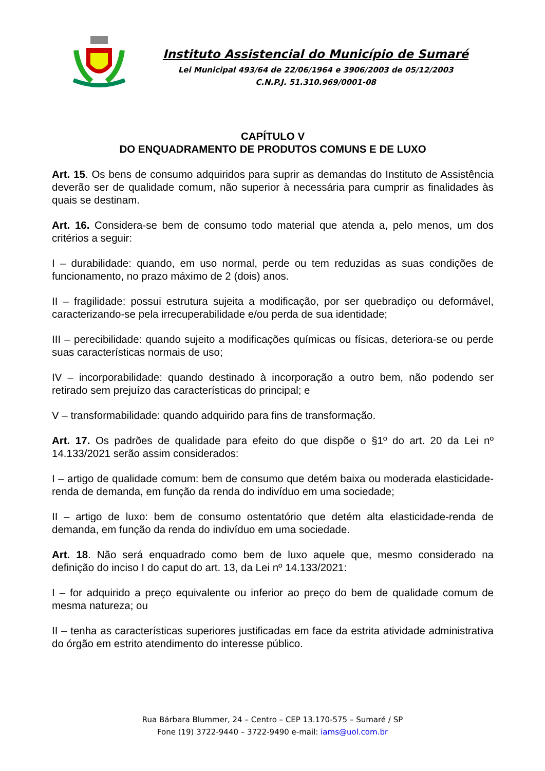Instituto Assistencial do Município de Sumaré
Lei Municipal 493/64 de 22/06/1964 e 3906/2003 de 05/12/2003
C.N.P.J. 51.310.969/0001-08
CAPÍTULO V
DO ENQUADRAMENTO DE PRODUTOS COMUNS E DE LUXO
Art. 15. Os bens de consumo adquiridos para suprir as demandas do Instituto de Assistência deverão ser de qualidade comum, não superior à necessária para cumprir as finalidades às quais se destinam.
Art. 16. Considera-se bem de consumo todo material que atenda a, pelo menos, um dos critérios a seguir:
I – durabilidade: quando, em uso normal, perde ou tem reduzidas as suas condições de funcionamento, no prazo máximo de 2 (dois) anos.
II – fragilidade: possui estrutura sujeita a modificação, por ser quebradiço ou deformável, caracterizando-se pela irrecuperabilidade e/ou perda de sua identidade;
III – perecibilidade: quando sujeito a modificações químicas ou físicas, deteriora-se ou perde suas características normais de uso;
IV – incorporabilidade: quando destinado à incorporação a outro bem, não podendo ser retirado sem prejuízo das características do principal; e
V – transformabilidade: quando adquirido para fins de transformação.
Art. 17. Os padrões de qualidade para efeito do que dispõe o §1º do art. 20 da Lei nº 14.133/2021 serão assim considerados:
I – artigo de qualidade comum: bem de consumo que detém baixa ou moderada elasticidade-renda de demanda, em função da renda do indivíduo em uma sociedade;
II – artigo de luxo: bem de consumo ostentatório que detém alta elasticidade-renda de demanda, em função da renda do indivíduo em uma sociedade.
Art. 18. Não será enquadrado como bem de luxo aquele que, mesmo considerado na definição do inciso I do caput do art. 13, da Lei nº 14.133/2021:
I – for adquirido a preço equivalente ou inferior ao preço do bem de qualidade comum de mesma natureza; ou
II – tenha as características superiores justificadas em face da estrita atividade administrativa do órgão em estrito atendimento do interesse público.
Rua Bárbara Blummer, 24 – Centro – CEP 13.170-575 – Sumaré / SP
Fone (19) 3722-9440 – 3722-9490 e-mail: iams@uol.com.br